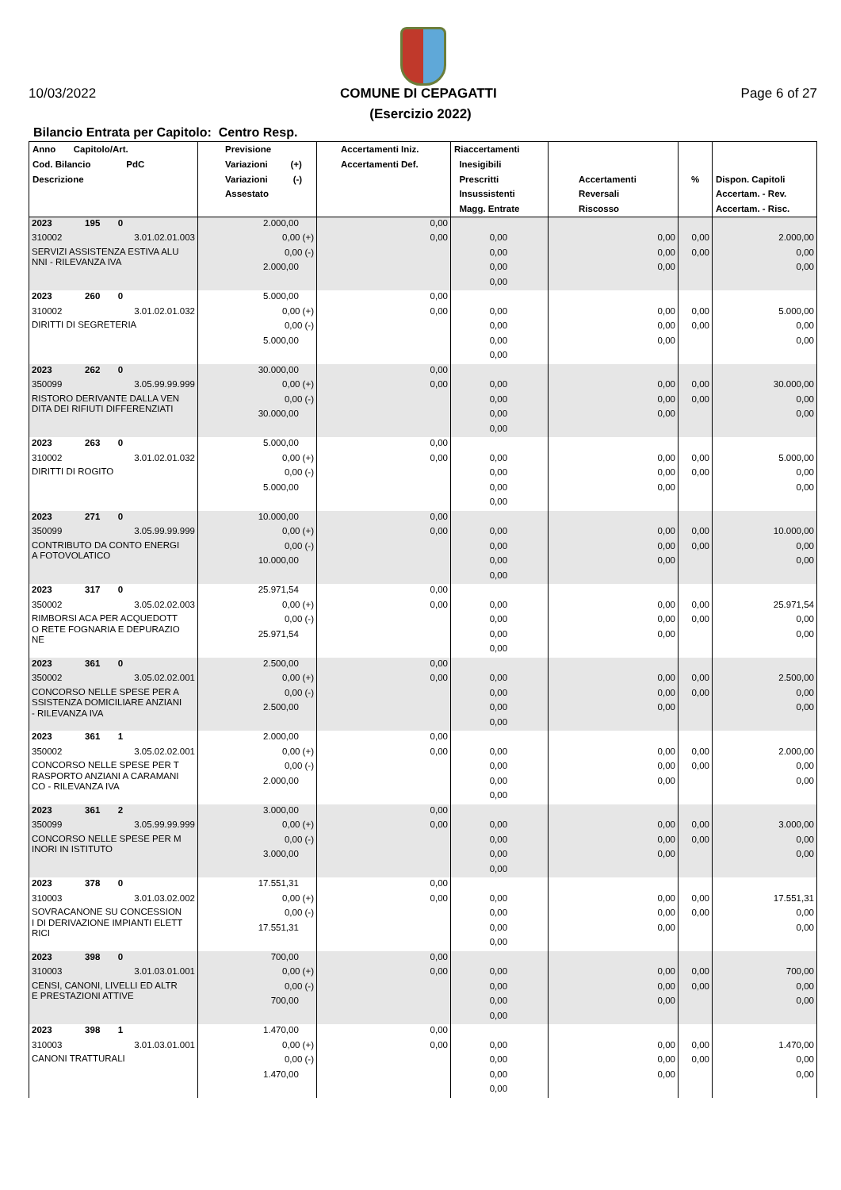10/03/2022 COMUNE DI CEPAGATTI Page 6 of 27
(Esercizio 2022)
Bilancio Entrata per Capitolo: Centro Resp.
| Anno Capitolo/Art. Cod. Bilancio PdC Descrizione | Previsione Variazioni (+) Variazioni (-) Assestato | Accertamenti Iniz. Accertamenti Def. | Riaccertamenti Inesigibili Prescritti Insussistenti Magg. Entrate | Accertamenti Reversali Riscosso | % | Dispon. Capitoli Accertam. - Rev. Accertam. - Risc. |
| --- | --- | --- | --- | --- | --- | --- |
| 2023 195 0 | 2.000,00 | 0,00 | | | | |
| 310002 3.01.02.01.003 | 0,00 (+) | 0,00 | 0,00 | 0,00 | 0,00 | 2.000,00 |
| SERVIZI ASSISTENZA ESTIVA ALU NNI - RILEVANZA IVA | 0,00 (-) | | 0,00 | 0,00 | 0,00 | 0,00 |
| | 2.000,00 | | 0,00 | 0,00 | | 0,00 |
| | | | 0,00 | | | |
| 2023 260 0 | 5.000,00 | 0,00 | | | | |
| 310002 3.01.02.01.032 | 0,00 (+) | 0,00 | 0,00 | 0,00 | 0,00 | 5.000,00 |
| DIRITTI DI SEGRETERIA | 0,00 (-) | | 0,00 | 0,00 | 0,00 | 0,00 |
| | 5.000,00 | | 0,00 | 0,00 | | 0,00 |
| | | | 0,00 | | | |
| 2023 262 0 | 30.000,00 | 0,00 | | | | |
| 350099 3.05.99.99.999 | 0,00 (+) | 0,00 | 0,00 | 0,00 | 0,00 | 30.000,00 |
| RISTORO DERIVANTE DALLA VEN DITA DEI RIFIUTI DIFFERENZIATI | 0,00 (-) | | 0,00 | 0,00 | 0,00 | 0,00 |
| | 30.000,00 | | 0,00 | 0,00 | | 0,00 |
| | | | 0,00 | | | |
| 2023 263 0 | 5.000,00 | 0,00 | | | | |
| 310002 3.01.02.01.032 | 0,00 (+) | 0,00 | 0,00 | 0,00 | 0,00 | 5.000,00 |
| DIRITTI DI ROGITO | 0,00 (-) | | 0,00 | 0,00 | 0,00 | 0,00 |
| | 5.000,00 | | 0,00 | 0,00 | | 0,00 |
| | | | 0,00 | | | |
| 2023 271 0 | 10.000,00 | 0,00 | | | | |
| 350099 3.05.99.99.999 | 0,00 (+) | 0,00 | 0,00 | 0,00 | 0,00 | 10.000,00 |
| CONTRIBUTO DA CONTO ENERGI A FOTOVOLATICO | 0,00 (-) | | 0,00 | 0,00 | 0,00 | 0,00 |
| | 10.000,00 | | 0,00 | 0,00 | | 0,00 |
| | | | 0,00 | | | |
| 2023 317 0 | 25.971,54 | 0,00 | | | | |
| 350002 3.05.02.02.003 | 0,00 (+) | 0,00 | 0,00 | 0,00 | 0,00 | 25.971,54 |
| RIMBORSI ACA PER ACQUEDOTT O RETE FOGNARIA E DEPURAZIO NE | 0,00 (-) | | 0,00 | 0,00 | 0,00 | 0,00 |
| | 25.971,54 | | 0,00 | 0,00 | | 0,00 |
| | | | 0,00 | | | |
| 2023 361 0 | 2.500,00 | 0,00 | | | | |
| 350002 3.05.02.02.001 | 0,00 (+) | 0,00 | 0,00 | 0,00 | 0,00 | 2.500,00 |
| CONCORSO NELLE SPESE PER A SSISTENZA DOMICILIARE ANZIANI - RILEVANZA IVA | 0,00 (-) | | 0,00 | 0,00 | 0,00 | 0,00 |
| | 2.500,00 | | 0,00 | 0,00 | | 0,00 |
| | | | 0,00 | | | |
| 2023 361 1 | 2.000,00 | 0,00 | | | | |
| 350002 3.05.02.02.001 | 0,00 (+) | 0,00 | 0,00 | 0,00 | 0,00 | 2.000,00 |
| CONCORSO NELLE SPESE PER T RASPORTO ANZIANI A CARAMANI CO - RILEVANZA IVA | 0,00 (-) | | 0,00 | 0,00 | 0,00 | 0,00 |
| | 2.000,00 | | 0,00 | 0,00 | | 0,00 |
| | | | 0,00 | | | |
| 2023 361 2 | 3.000,00 | 0,00 | | | | |
| 350099 3.05.99.99.999 | 0,00 (+) | 0,00 | 0,00 | 0,00 | 0,00 | 3.000,00 |
| CONCORSO NELLE SPESE PER M INORI IN ISTITUTO | 0,00 (-) | | 0,00 | 0,00 | 0,00 | 0,00 |
| | 3.000,00 | | 0,00 | 0,00 | | 0,00 |
| | | | 0,00 | | | |
| 2023 378 0 | 17.551,31 | 0,00 | | | | |
| 310003 3.01.03.02.002 | 0,00 (+) | 0,00 | 0,00 | 0,00 | 0,00 | 17.551,31 |
| SOVRACANONE SU CONCESSION I DI DERIVAZIONE IMPIANTI ELETT RICI | 0,00 (-) | | 0,00 | 0,00 | 0,00 | 0,00 |
| | 17.551,31 | | 0,00 | 0,00 | | 0,00 |
| | | | 0,00 | | | |
| 2023 398 0 | 700,00 | 0,00 | | | | |
| 310003 3.01.03.01.001 | 0,00 (+) | 0,00 | 0,00 | 0,00 | 0,00 | 700,00 |
| CENSI, CANONI, LIVELLI ED ALTR E PRESTAZIONI ATTIVE | 0,00 (-) | | 0,00 | 0,00 | 0,00 | 0,00 |
| | 700,00 | | 0,00 | 0,00 | | 0,00 |
| | | | 0,00 | | | |
| 2023 398 1 | 1.470,00 | 0,00 | | | | |
| 310003 3.01.03.01.001 | 0,00 (+) | 0,00 | 0,00 | 0,00 | 0,00 | 1.470,00 |
| CANONI TRATTURALI | 0,00 (-) | | 0,00 | 0,00 | 0,00 | 0,00 |
| | 1.470,00 | | 0,00 | 0,00 | | 0,00 |
| | | | 0,00 | | | |